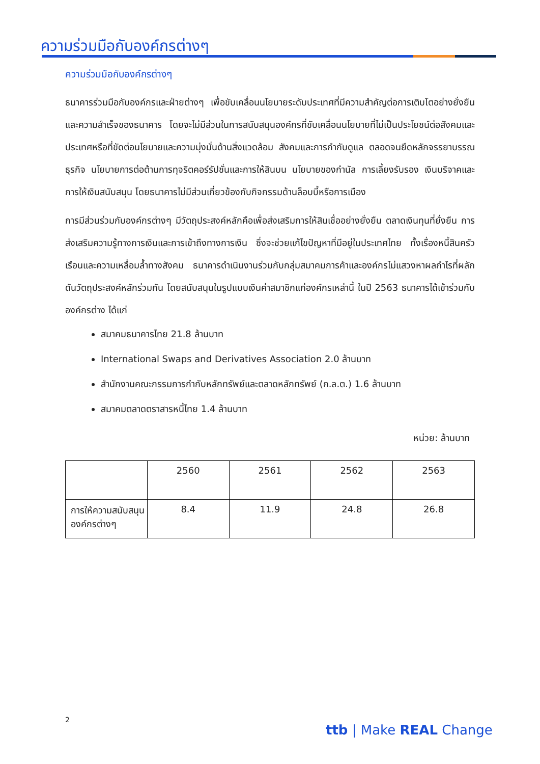ความร่วมมือกับองค์กรต่างๆ
ความร่วมมือกับองค์กรต่างๆ
ธนาคารร่วมมือกับองค์กรและฝ่ายต่างๆ เพื่อขับเคลื่อนนโยบายระดับประเทศที่มีความสำคัญต่อการเติบโตอย่างยั่งยืนและความสำเร็จของธนาคาร โดยจะไม่มีส่วนในการสนับสนุนองค์กรที่ขับเคลื่อนนโยบายที่ไม่เป็นประโยชน์ต่อสังคมและประเทศหรือที่ขัดต่อนโยบายและความมุ่งมั่นด้านสิ่งแวดล้อม สังคมและการกำกับดูแล ตลอดจนยึดหลักจรรยาบรรณธุรกิจ นโยบายการต่อต้านการทุจริตคอร์รัปชั่นและการให้สินบน นโยบายของกำนัล การเลี้ยงรับรอง เงินบริจาคและการให้เงินสนับสนุน โดยธนาคารไม่มีส่วนเกี่ยวข้องกับกิจกรรมด้านล็อบบี้หรือการเมือง
การมีส่วนร่วมกับองค์กรต่างๆ มีวัตถุประสงค์หลักคือเพื่อส่งเสริมการให้สินเชื่ออย่างยั่งยืน ตลาดเงินทุนที่ยั่งยืน การส่งเสริมความรู้ทางการเงินและการเข้าถึงทางการเงิน ซึ่งจะช่วยแก้ไขปัญหาที่มีอยู่ในประเทศไทย ทั้งเรื่องหนี้สินครัวเรือนและความเหลื่อมล้ำทางสังคม ธนาคารดำเนินงานร่วมกับกลุ่มสมาคมการค้าและองค์กรไม่แสวงหาผลกำไรที่ผลักดันวัตถุประสงค์หลักร่วมกัน โดยสนับสนุนในรูปแบบเงินค่าสมาชิกแก่องค์กรเหล่านี้ ในปี 2563 ธนาคารได้เข้าร่วมกับองค์กรต่าง ได้แก่
สมาคมธนาคารไทย 21.8 ล้านบาท
International Swaps and Derivatives Association 2.0 ล้านบาท
สำนักงานคณะกรรมการกำกับหลักทรัพย์และตลาดหลักทรัพย์ (ก.ล.ต.) 1.6 ล้านบาท
สมาคมตลาดตราสารหนี้ไทย 1.4 ล้านบาท
หน่วย: ล้านบาท
| | 2560 | 2561 | 2562 | 2563 |
| --- | --- | --- | --- | --- |
| การให้ความสนับสนุนองค์กรต่างๆ | 8.4 | 11.9 | 24.8 | 26.8 |
2
ttb | Make REAL Change